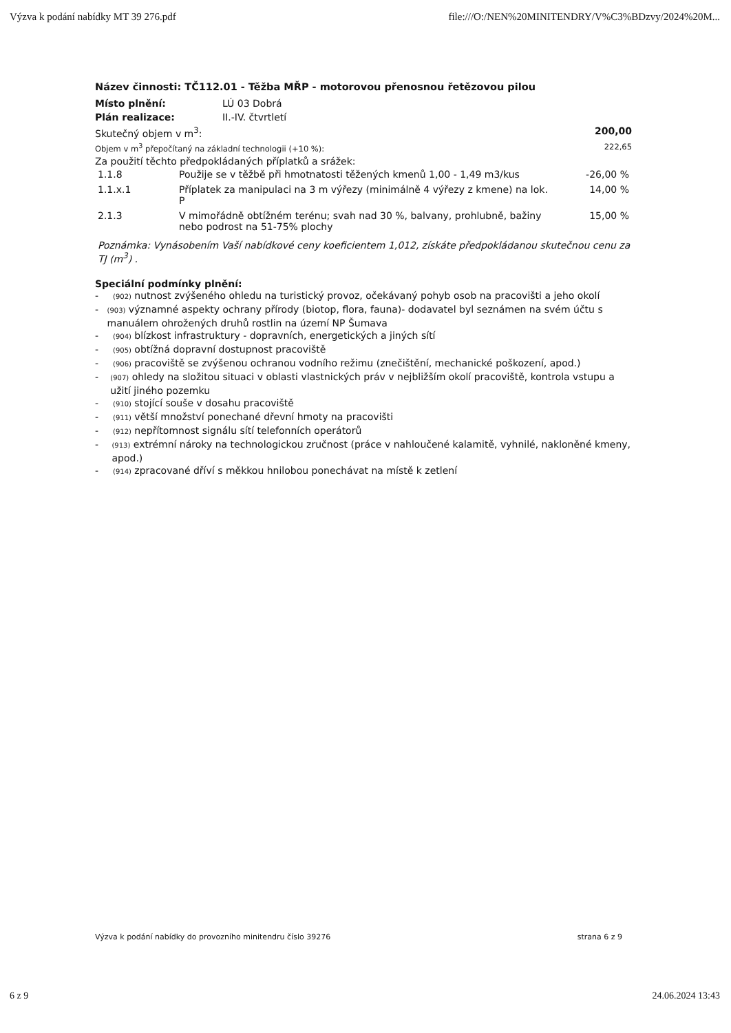Výzva k podání nabídky MT 39 276.pdf file:///O:/NEN%20MINITENDRY/V%C3%BDzvy/2024%20M...
Název činnosti: TČ112.01 - Těžba MŘP - motorovou přenosnou řetězovou pilou
Místo plnění: LÚ 03 Dobrá
Plán realizace: II.-IV. čtvrtletí
Skutečný objem v m<sup>3</sup>: 200,00
Objem v m<sup>3</sup> přepočítaný na základní technologii (+10 %): 222,65
Za použití těchto předpokládaných příplatků a srážek:
| 1.1.8 | Použije se v těžbě při hmotnatosti těžených kmenů 1,00 - 1,49 m3/kus | -26,00 % |
| 1.1.x.1 | Příplatek za manipulaci na 3 m výřezy (minimálně 4 výřezy z kmene) na lok. P | 14,00 % |
| 2.1.3 | V mimořádně obtížném terénu; svah nad 30 %, balvany, prohlubně, bažiny nebo podrost na 51-75% plochy | 15,00 % |
Poznámka: Vynásobením Vaší nabídkové ceny koeficientem 1,012, získáte předpokládanou skutečnou cenu za TJ (m<sup>3</sup>) .
Speciální podmínky plnění:
- (902) nutnost zvýšeného ohledu na turistický provoz, očekávaný pohyb osob na pracovišti a jeho okolí
- (903) významné aspekty ochrany přírody (biotop, flora, fauna)- dodavatel byl seznámen na svém účtu s manuálem ohrožených druhů rostlin na území NP Šumava
- (904) blízkost infrastruktury - dopravních, energetických a jiných sítí
- (905) obtížná dopravní dostupnost pracoviště
- (906) pracoviště se zvýšenou ochranou vodního režimu (znečištění, mechanické poškození, apod.)
- (907) ohledy na složitou situaci v oblasti vlastnických práv v nejbližším okolí pracoviště, kontrola vstupu a užití jiného pozemku
- (910) stojící souše v dosahu pracoviště
- (911) větší množství ponechané dřevní hmoty na pracovišti
- (912) nepřítomnost signálu sítí telefonních operátorů
- (913) extrémní nároky na technologickou zručnost (práce v nahloučené kalamitě, vyhnilé, nakloněné kmeny, apod.)
- (914) zpracované dříví s měkkou hnilobou ponechávat na místě k zetlení
Výzva k podání nabídky do provozního minitendru číslo 39276 strana 6 z 9
6 z 9 24.06.2024 13:43